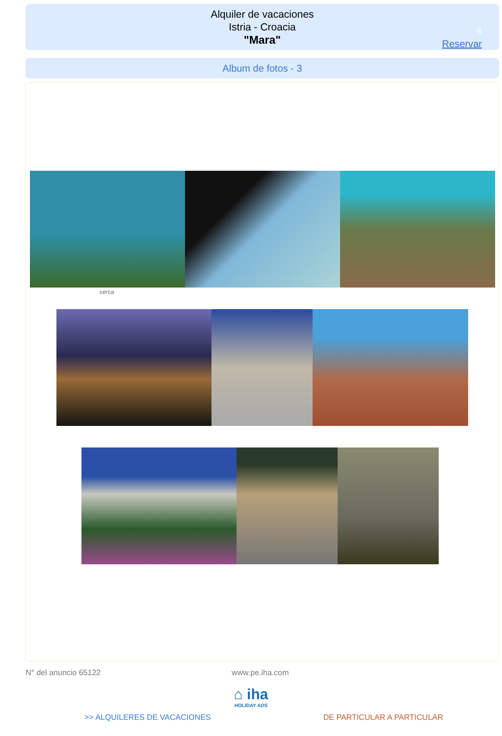Alquiler de vacaciones
Istria - Croacia
"Mara"
6
Reservar
Album de fotos - 3
cerca
N° del anuncio 65122 www.pe.iha.com
⌂ iha
HOLIDAY ADS
>> ALQUILERES DE VACACIONES DE PARTICULAR A PARTICULAR